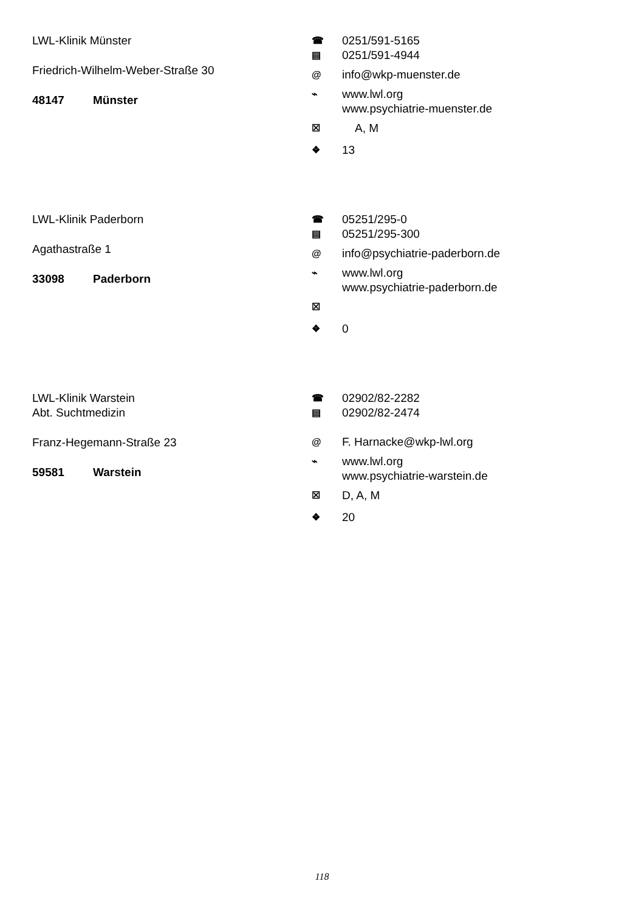LWL-Klinik Münster
Friedrich-Wilhelm-Weber-Straße 30
48147 Münster
☎ 0251/591-5165
▤ 0251/591-4944
@ info@wkp-muenster.de
⌁ www.lwl.org
www.psychiatrie-muenster.de
☒ A, M
❖ 13
LWL-Klinik Paderborn
Agathastraße 1
33098 Paderborn
☎ 05251/295-0
▤ 05251/295-300
@ info@psychiatrie-paderborn.de
⌁ www.lwl.org
www.psychiatrie-paderborn.de
☒
❖ 0
LWL-Klinik Warstein
Abt. Suchtmedizin
Franz-Hegemann-Straße 23
59581 Warstein
☎ 02902/82-2282
▤ 02902/82-2474
@ F. Harnacke@wkp-lwl.org
⌁ www.lwl.org
www.psychiatrie-warstein.de
☒ D, A, M
❖ 20
118